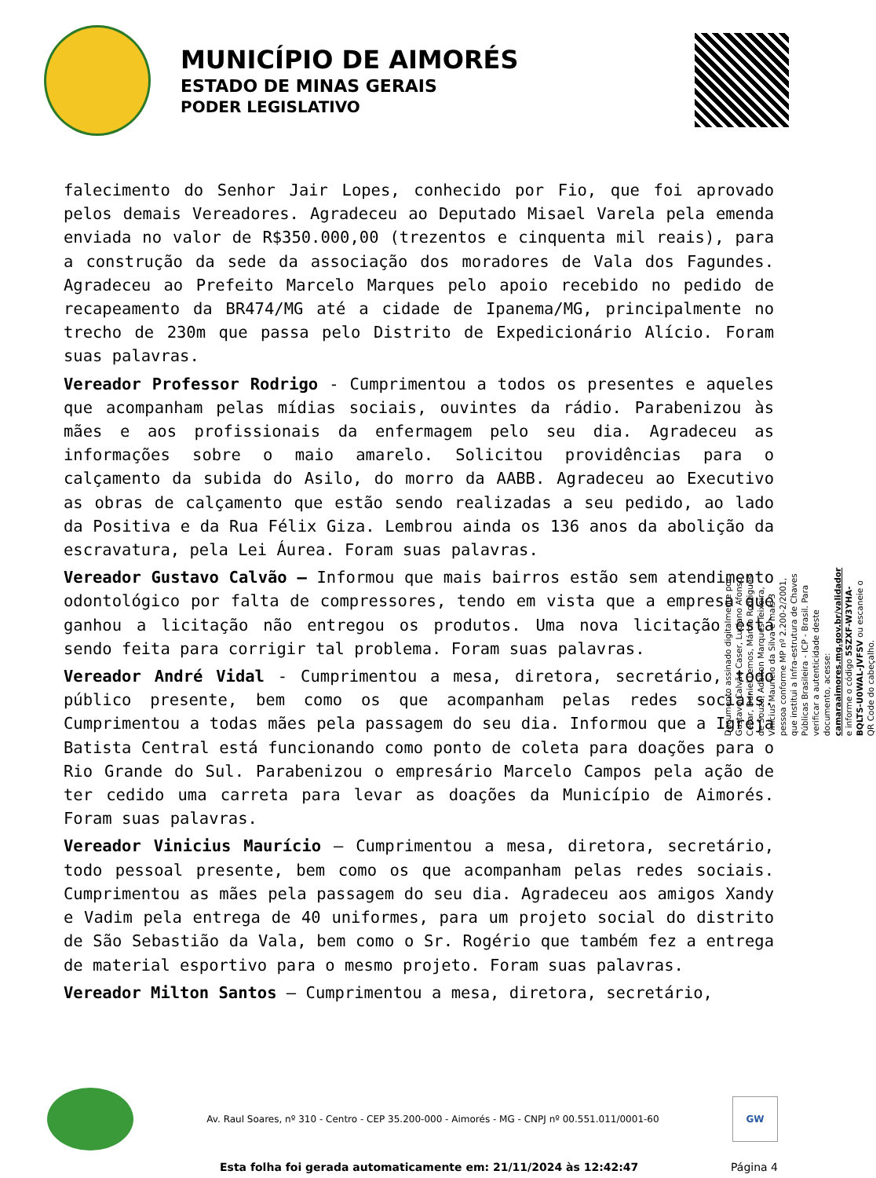MUNICÍPIO DE AIMORÉS
ESTADO DE MINAS GERAIS
PODER LEGISLATIVO
falecimento do Senhor Jair Lopes, conhecido por Fio, que foi aprovado pelos demais Vereadores. Agradeceu ao Deputado Misael Varela pela emenda enviada no valor de R$350.000,00 (trezentos e cinquenta mil reais), para a construção da sede da associação dos moradores de Vala dos Fagundes. Agradeceu ao Prefeito Marcelo Marques pelo apoio recebido no pedido de recapeamento da BR474/MG até a cidade de Ipanema/MG, principalmente no trecho de 230m que passa pelo Distrito de Expedicionário Alício. Foram suas palavras.
Vereador Professor Rodrigo - Cumprimentou a todos os presentes e aqueles que acompanham pelas mídias sociais, ouvintes da rádio. Parabenizou às mães e aos profissionais da enfermagem pelo seu dia. Agradeceu as informações sobre o maio amarelo. Solicitou providências para o calçamento da subida do Asilo, do morro da AABB. Agradeceu ao Executivo as obras de calçamento que estão sendo realizadas a seu pedido, ao lado da Positiva e da Rua Félix Giza. Lembrou ainda os 136 anos da abolição da escravatura, pela Lei Áurea. Foram suas palavras.
Vereador Gustavo Calvão – Informou que mais bairros estão sem atendimento odontológico por falta de compressores, tendo em vista que a empresa que ganhou a licitação não entregou os produtos. Uma nova licitação está sendo feita para corrigir tal problema. Foram suas palavras.
Vereador André Vidal - Cumprimentou a mesa, diretora, secretário, todo público presente, bem como os que acompanham pelas redes sociais. Cumprimentou a todas mães pela passagem do seu dia. Informou que a Igreja Batista Central está funcionando como ponto de coleta para doações para o Rio Grande do Sul. Parabenizou o empresário Marcelo Campos pela ação de ter cedido uma carreta para levar as doações da Município de Aimorés. Foram suas palavras.
Vereador Vinicius Maurício – Cumprimentou a mesa, diretora, secretário, todo pessoal presente, bem como os que acompanham pelas redes sociais. Cumprimentou as mães pela passagem do seu dia. Agradeceu aos amigos Xandy e Vadim pela entrega de 40 uniformes, para um projeto social do distrito de São Sebastião da Vala, bem como o Sr. Rogério que também fez a entrega de material esportivo para o mesmo projeto. Foram suas palavras.
Vereador Milton Santos – Cumprimentou a mesa, diretora, secretário,
Documento assinado digitalmente por Gustavo Calvão Caser, Luciano Afonso Cezar, Daniel Lemos, Márcio Rodrigues de Souza, Adalton Marques Teixeira, Vinícius Maurício da Silva e mais 3 pessoa conforme MP nº 2.200-2/2001, que institui a Infra-estrutura de Chaves Públicas Brasileira - ICP - Brasil. Para verificar a autenticidade deste documento, acesse: camaraaimores.mg.gov.br/validador e informe o código 5SZXF-W3YHA-BQLTS-U0WAL-JVFSV ou escaneie o QR Code do cabeçalho.
Av. Raul Soares, nº 310 - Centro - CEP 35.200-000 - Aimorés - MG - CNPJ nº 00.551.011/0001-60
GW
Esta folha foi gerada automaticamente em: 21/11/2024 às 12:42:47 Página 4